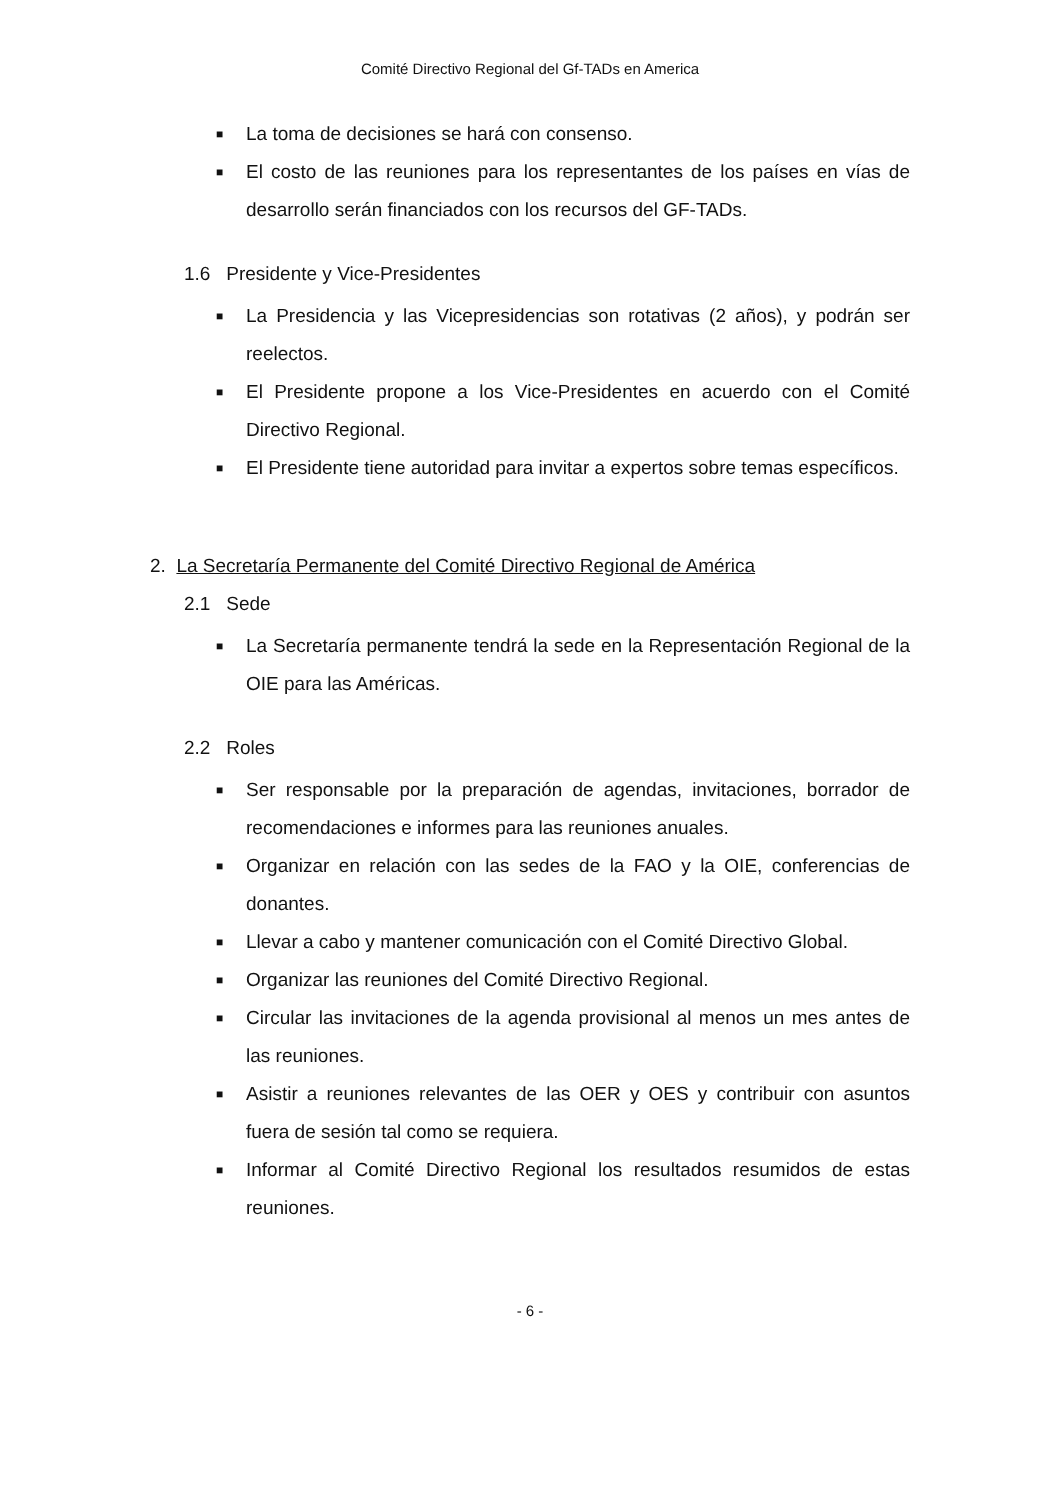Comité Directivo Regional del Gf-TADs en America
■ La toma de decisiones se hará con consenso.
■ El costo de las reuniones para los representantes de los países en vías de desarrollo serán financiados con los recursos del GF-TADs.
1.6 Presidente y Vice-Presidentes
■ La Presidencia y las Vicepresidencias son rotativas (2 años), y podrán ser reelectos.
■ El Presidente propone a los Vice-Presidentes en acuerdo con el Comité Directivo Regional.
■ El Presidente tiene autoridad para invitar a expertos sobre temas específicos.
2. La Secretaría Permanente del Comité Directivo Regional de América
2.1 Sede
■ La Secretaría permanente tendrá la sede en la Representación Regional de la OIE para las Américas.
2.2 Roles
■ Ser responsable por la preparación de agendas, invitaciones, borrador de recomendaciones e informes para las reuniones anuales.
■ Organizar en relación con las sedes de la FAO y la OIE, conferencias de donantes.
■ Llevar a cabo y mantener comunicación con el Comité Directivo Global.
■ Organizar las reuniones del Comité Directivo Regional.
■ Circular las invitaciones de la agenda provisional al menos un mes antes de las reuniones.
■ Asistir a reuniones relevantes de las OER y OES y contribuir con asuntos fuera de sesión tal como se requiera.
■ Informar al Comité Directivo Regional los resultados resumidos de estas reuniones.
- 6 -